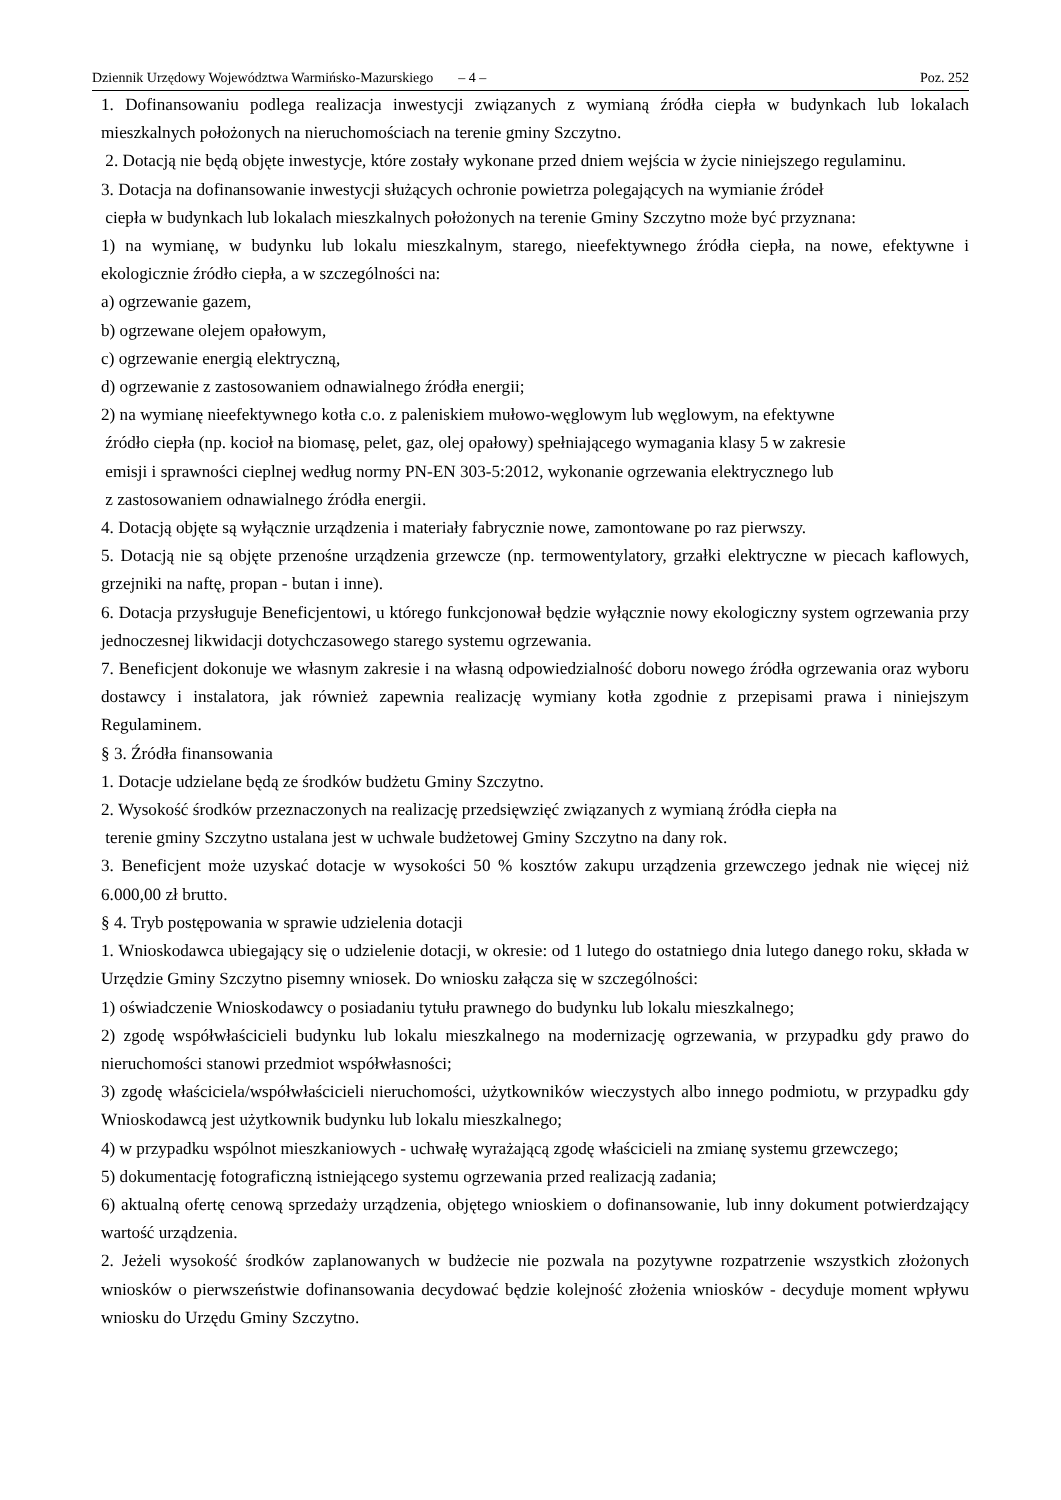Dziennik Urzędowy Województwa Warmińsko-Mazurskiego – 4 – Poz. 252
1. Dofinansowaniu podlega realizacja inwestycji związanych z wymianą źródła ciepła w budynkach lub lokalach mieszkalnych położonych na nieruchomościach na terenie gminy Szczytno.
2. Dotacją nie będą objęte inwestycje, które zostały wykonane przed dniem wejścia w życie niniejszego regulaminu.
3. Dotacja na dofinansowanie inwestycji służących ochronie powietrza polegających na wymianie źródeł
ciepła w budynkach lub lokalach mieszkalnych położonych na terenie Gminy Szczytno może być przyznana:
1) na wymianę, w budynku lub lokalu mieszkalnym, starego, nieefektywnego źródła ciepła, na nowe, efektywne i ekologicznie źródło ciepła, a w szczególności na:
a) ogrzewanie gazem,
b) ogrzewane olejem opałowym,
c) ogrzewanie energią elektryczną,
d) ogrzewanie z zastosowaniem odnawialnego źródła energii;
2) na wymianę nieefektywnego kotła c.o. z paleniskiem mułowo-węglowym lub węglowym, na efektywne
źródło ciepła (np. kocioł na biomasę, pelet, gaz, olej opałowy) spełniającego wymagania klasy 5 w zakresie
emisji i sprawności cieplnej według normy PN-EN 303-5:2012, wykonanie ogrzewania elektrycznego lub
z zastosowaniem odnawialnego źródła energii.
4. Dotacją objęte są wyłącznie urządzenia i materiały fabrycznie nowe, zamontowane po raz pierwszy.
5. Dotacją nie są objęte przenośne urządzenia grzewcze (np. termowentylatory, grzałki elektryczne w piecach kaflowych, grzejniki na naftę, propan - butan i inne).
6. Dotacja przysługuje Beneficjentowi, u którego funkcjonował będzie wyłącznie nowy ekologiczny system ogrzewania przy jednoczesnej likwidacji dotychczasowego starego systemu ogrzewania.
7. Beneficjent dokonuje we własnym zakresie i na własną odpowiedzialność doboru nowego źródła ogrzewania oraz wyboru dostawcy i instalatora, jak również zapewnia realizację wymiany kotła zgodnie z przepisami prawa i niniejszym Regulaminem.
§ 3. Źródła finansowania
1. Dotacje udzielane będą ze środków budżetu Gminy Szczytno.
2. Wysokość środków przeznaczonych na realizację przedsięwzięć związanych z wymianą źródła ciepła na
terenie gminy Szczytno ustalana jest w uchwale budżetowej Gminy Szczytno na dany rok.
3. Beneficjent może uzyskać dotacje w wysokości 50 % kosztów zakupu urządzenia grzewczego jednak nie więcej niż 6.000,00 zł brutto.
§ 4. Tryb postępowania w sprawie udzielenia dotacji
1. Wnioskodawca ubiegający się o udzielenie dotacji, w okresie: od 1 lutego do ostatniego dnia lutego danego roku, składa w Urzędzie Gminy Szczytno pisemny wniosek. Do wniosku załącza się w szczególności:
1) oświadczenie Wnioskodawcy o posiadaniu tytułu prawnego do budynku lub lokalu mieszkalnego;
2) zgodę współwłaścicieli budynku lub lokalu mieszkalnego na modernizację ogrzewania, w przypadku gdy prawo do nieruchomości stanowi przedmiot współwłasności;
3) zgodę właściciela/współwłaścicieli nieruchomości, użytkowników wieczystych albo innego podmiotu, w przypadku gdy Wnioskodawcą jest użytkownik budynku lub lokalu mieszkalnego;
4) w przypadku wspólnot mieszkaniowych - uchwałę wyrażającą zgodę właścicieli na zmianę systemu grzewczego;
5) dokumentację fotograficzną istniejącego systemu ogrzewania przed realizacją zadania;
6) aktualną ofertę cenową sprzedaży urządzenia, objętego wnioskiem o dofinansowanie, lub inny dokument potwierdzający wartość urządzenia.
2. Jeżeli wysokość środków zaplanowanych w budżecie nie pozwala na pozytywne rozpatrzenie wszystkich złożonych wniosków o pierwszeństwie dofinansowania decydować będzie kolejność złożenia wniosków - decyduje moment wpływu wniosku do Urzędu Gminy Szczytno.